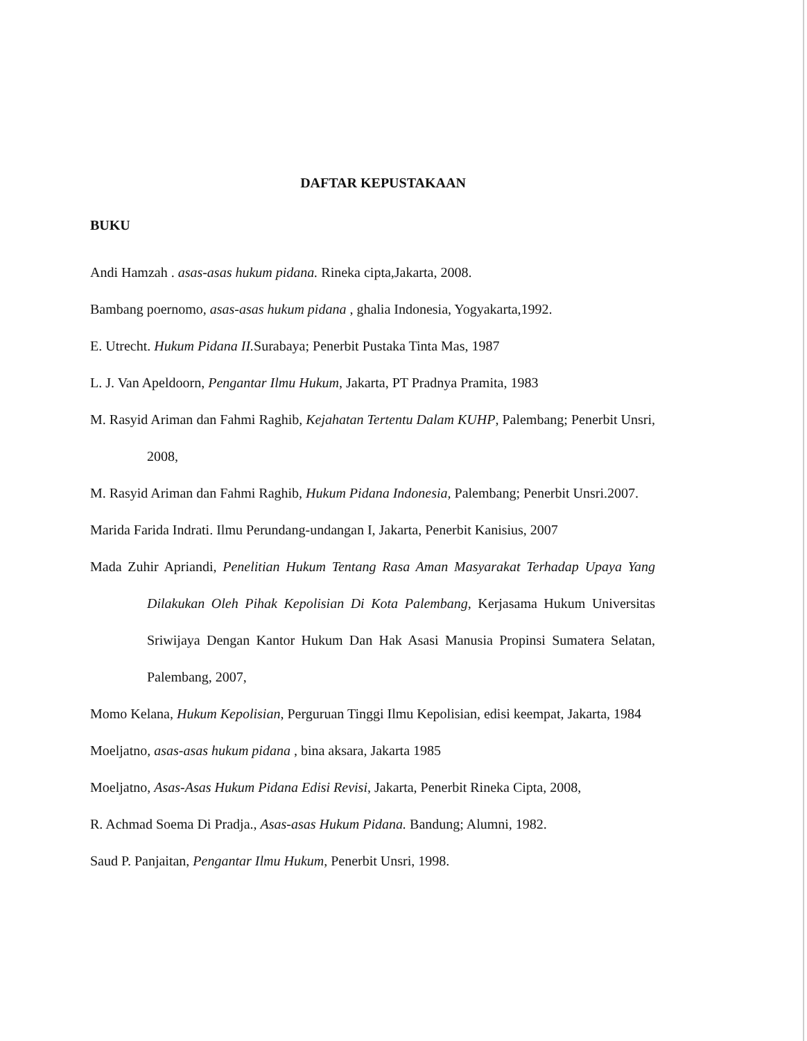DAFTAR KEPUSTAKAAN
BUKU
Andi Hamzah . asas-asas hukum pidana. Rineka cipta,Jakarta, 2008.
Bambang poernomo, asas-asas hukum pidana , ghalia Indonesia, Yogyakarta,1992.
E. Utrecht. Hukum Pidana II. Surabaya; Penerbit Pustaka Tinta Mas, 1987
L. J. Van Apeldoorn, Pengantar Ilmu Hukum, Jakarta, PT Pradnya Pramita, 1983
M. Rasyid Ariman dan Fahmi Raghib, Kejahatan Tertentu Dalam KUHP, Palembang; Penerbit Unsri, 2008,
M. Rasyid Ariman dan Fahmi Raghib, Hukum Pidana Indonesia, Palembang; Penerbit Unsri.2007.
Marida Farida Indrati. Ilmu Perundang-undangan I, Jakarta, Penerbit Kanisius, 2007
Mada Zuhir Apriandi, Penelitian Hukum Tentang Rasa Aman Masyarakat Terhadap Upaya Yang Dilakukan Oleh Pihak Kepolisian Di Kota Palembang, Kerjasama Hukum Universitas Sriwijaya Dengan Kantor Hukum Dan Hak Asasi Manusia Propinsi Sumatera Selatan, Palembang, 2007,
Momo Kelana, Hukum Kepolisian, Perguruan Tinggi Ilmu Kepolisian, edisi keempat, Jakarta, 1984
Moeljatno, asas-asas hukum pidana , bina aksara, Jakarta 1985
Moeljatno, Asas-Asas Hukum Pidana Edisi Revisi, Jakarta, Penerbit Rineka Cipta, 2008,
R. Achmad Soema Di Pradja., Asas-asas Hukum Pidana. Bandung; Alumni, 1982.
Saud P. Panjaitan, Pengantar Ilmu Hukum, Penerbit Unsri, 1998.